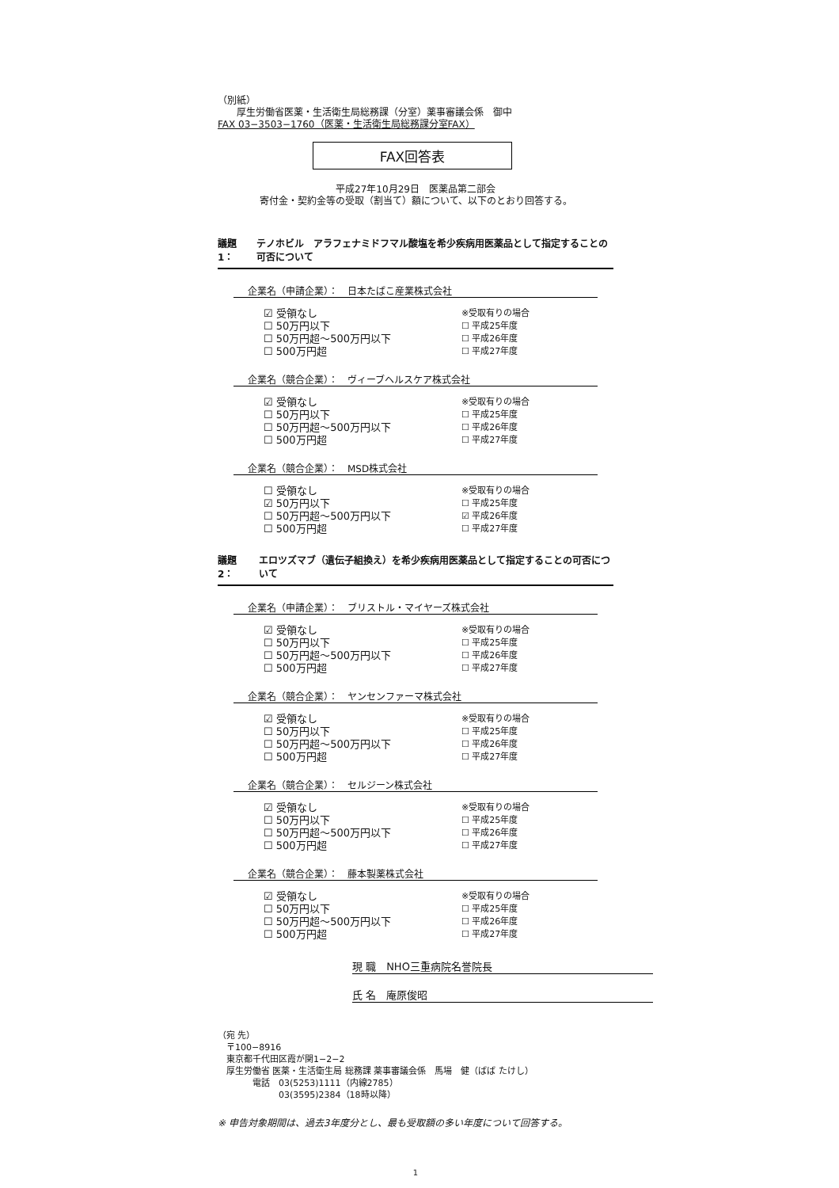（別紙）
　　厚生労働省医薬・生活衛生局総務課（分室）薬事審議会係　御中
FAX 03−3503−1760（医薬・生活衛生局総務課分室FAX）
FAX回答表
平成27年10月29日　医薬品第二部会
寄付金・契約金等の受取（割当て）額について、以下のとおり回答する。
議題1： テノホビル　アラフェナミドフマル酸塩を希少疾病用医薬品として指定することの可否について
企業名（申請企業）：　日本たばこ産業株式会社
☑ 受領なし
☐ 50万円以下
☐ 50万円超〜500万円以下
☐ 500万円超
※受取有りの場合
☐ 平成25年度
☐ 平成26年度
☐ 平成27年度
企業名（競合企業）：　ヴィーブヘルスケア株式会社
☑ 受領なし
☐ 50万円以下
☐ 50万円超〜500万円以下
☐ 500万円超
※受取有りの場合
☐ 平成25年度
☐ 平成26年度
☐ 平成27年度
企業名（競合企業）：　MSD株式会社
☐ 受領なし
☑ 50万円以下
☐ 50万円超〜500万円以下
☐ 500万円超
※受取有りの場合
☐ 平成25年度
☑ 平成26年度
☐ 平成27年度
議題2： エロツズマブ（遺伝子組換え）を希少疾病用医薬品として指定することの可否について
企業名（申請企業）：　ブリストル・マイヤーズ株式会社
☑ 受領なし
☐ 50万円以下
☐ 50万円超〜500万円以下
☐ 500万円超
※受取有りの場合
☐ 平成25年度
☐ 平成26年度
☐ 平成27年度
企業名（競合企業）：　ヤンセンファーマ株式会社
☑ 受領なし
☐ 50万円以下
☐ 50万円超〜500万円以下
☐ 500万円超
※受取有りの場合
☐ 平成25年度
☐ 平成26年度
☐ 平成27年度
企業名（競合企業）：　セルジーン株式会社
☑ 受領なし
☐ 50万円以下
☐ 50万円超〜500万円以下
☐ 500万円超
※受取有りの場合
☐ 平成25年度
☐ 平成26年度
☐ 平成27年度
企業名（競合企業）：　藤本製薬株式会社
☑ 受領なし
☐ 50万円以下
☐ 50万円超〜500万円以下
☐ 500万円超
※受取有りの場合
☐ 平成25年度
☐ 平成26年度
☐ 平成27年度
現 職　NHO三重病院名誉院長
氏 名　庵原俊昭
（宛 先）
　〒100−8916
　東京都千代田区霞が関1−2−2
　厚生労働省 医薬・生活衛生局 総務課 薬事審議会係　馬場　健（ばば たけし）
　　　　電話　03(5253)1111（内線2785）
　　　　　　　03(3595)2384（18時以降）
※ 申告対象期間は、過去3年度分とし、最も受取額の多い年度について回答する。
1